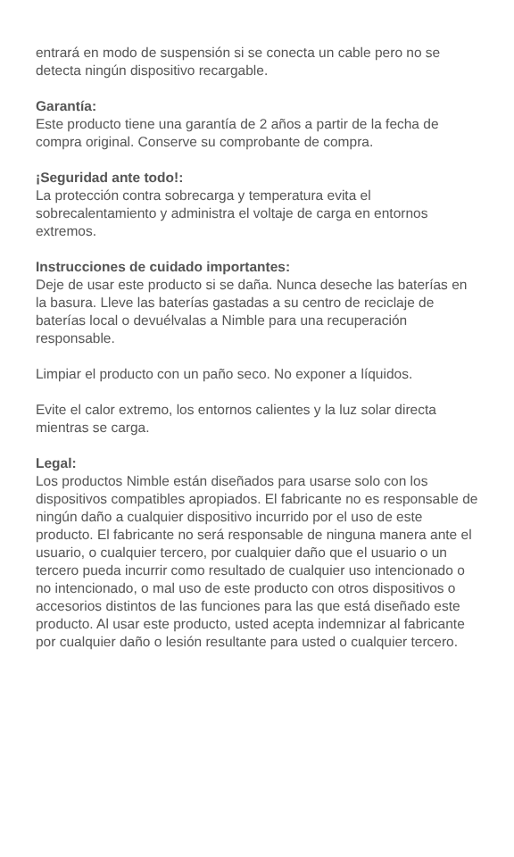entrará en modo de suspensión si se conecta un cable pero no se detecta ningún dispositivo recargable.
Garantía:
Este producto tiene una garantía de 2 años a partir de la fecha de compra original. Conserve su comprobante de compra.
¡Seguridad ante todo!:
La protección contra sobrecarga y temperatura evita el sobrecalentamiento y administra el voltaje de carga en entornos extremos.
Instrucciones de cuidado importantes:
Deje de usar este producto si se daña. Nunca deseche las baterías en la basura. Lleve las baterías gastadas a su centro de reciclaje de baterías local o devuélvalas a Nimble para una recuperación responsable.
Limpiar el producto con un paño seco. No exponer a líquidos.
Evite el calor extremo, los entornos calientes y la luz solar directa mientras se carga.
Legal:
Los productos Nimble están diseñados para usarse solo con los dispositivos compatibles apropiados. El fabricante no es responsable de ningún daño a cualquier dispositivo incurrido por el uso de este producto. El fabricante no será responsable de ninguna manera ante el usuario, o cualquier tercero, por cualquier daño que el usuario o un tercero pueda incurrir como resultado de cualquier uso intencionado o no intencionado, o mal uso de este producto con otros dispositivos o accesorios distintos de las funciones para las que está diseñado este producto. Al usar este producto, usted acepta indemnizar al fabricante por cualquier daño o lesión resultante para usted o cualquier tercero.